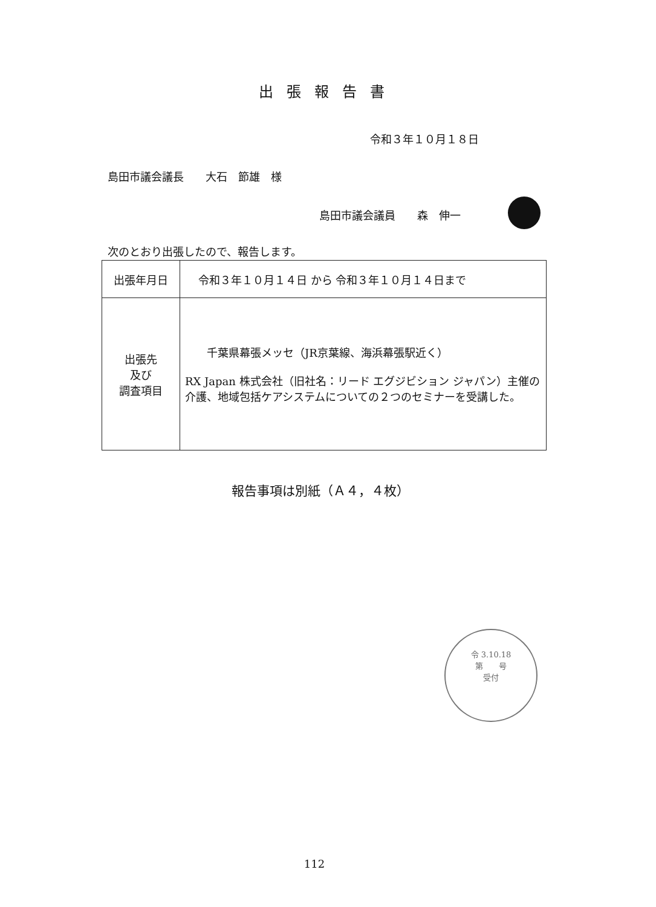出張報告書
令和３年１０月１８日
島田市議会議長　　大石　節雄　様
島田市議会議員　　森　伸一
次のとおり出張したので、報告します。
| 出張年月日 | 令和３年１０月１４日 から 令和３年１０月１４日まで |
| 出張先 及び 調査項目 | 千葉県幕張メッセ（JR京葉線、海浜幕張駅近く） RX Japan 株式会社（旧社名：リード エグジビション ジャパン）主催の 介護、地域包括ケアシステムについての２つのセミナーを受講した。 |
報告事項は別紙（Ａ４，４枚）
令 3.10.18
第　　号
受付
112